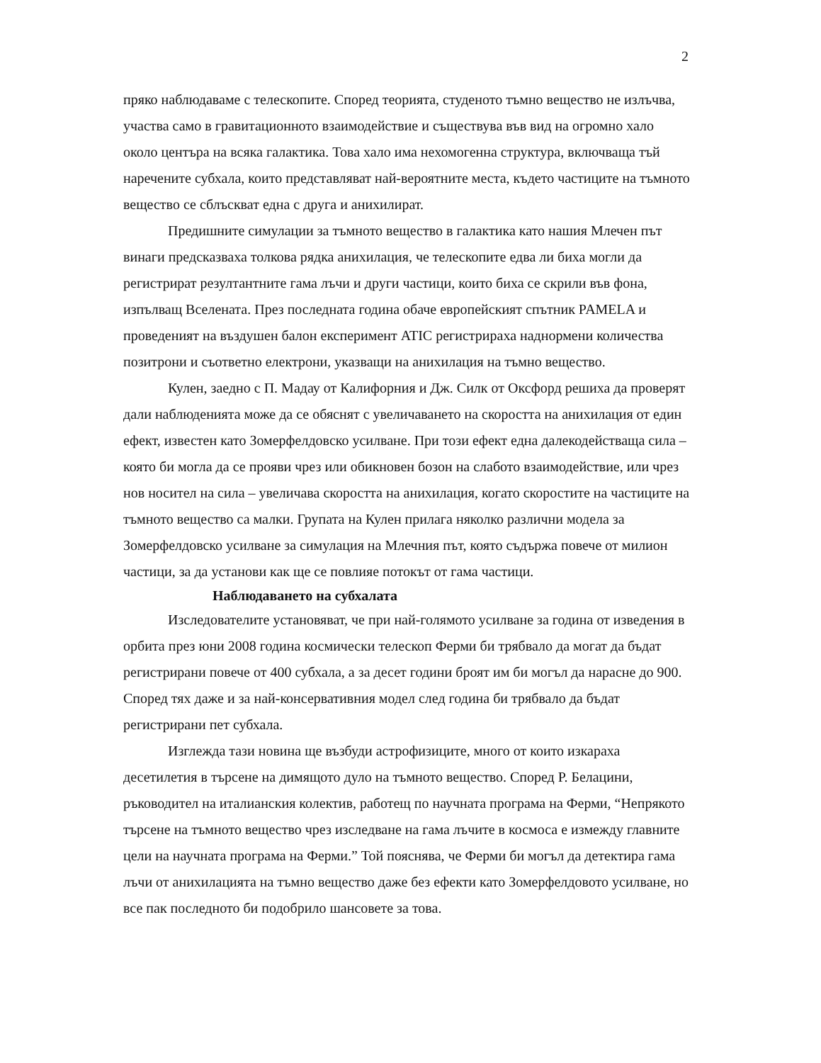2
пряко наблюдаваме с телескопите. Според теорията, студеното тъмно вещество не излъчва, участва само в гравитационното взаимодействие и съществува във вид на огромно хало около центъра на всяка галактика. Това хало има нехомогенна структура, включваща тъй наречените субхала, които представляват най-вероятните места, където частиците на тъмното вещество се сблъскват една с друга и анихилират.
Предишните симулации за тъмното вещество в галактика като нашия Млечен път винаги предсказваха толкова рядка анихилация, че телескопите едва ли биха могли да регистрират резултантните гама лъчи и други частици, които биха се скрили във фона, изпълващ Вселената. През последната година обаче европейският спътник PAMELA и проведеният на въздушен балон експеримент ATIC регистрираха наднормени количества позитрони и съответно електрони, указващи на анихилация на тъмно вещество.
Кулен, заедно с П. Мадау от Калифорния и Дж. Силк от Оксфорд решиха да проверят дали наблюденията може да се обяснят с увеличаването на скоростта на анихилация от един ефект, известен като Зомерфелдовско усилване. При този ефект една далекодействаща сила – която би могла да се прояви чрез или обикновен бозон на слабото взаимодействие, или чрез нов носител на сила – увеличава скоростта на анихилация, когато скоростите на частиците на тъмното вещество са малки. Групата на Кулен прилага няколко различни модела за Зомерфелдовско усилване за симулация на Млечния път, която съдържа повече от милион частици, за да установи как ще се повлияе потокът от гама частици.
Наблюдаването на субхалата
Изследователите установяват, че при най-голямото усилване за година от изведения в орбита през юни 2008 година космически телескоп Ферми би трябвало да могат да бъдат регистрирани повече от 400 субхала, а за десет години броят им би могъл да нарасне до 900. Според тях даже и за най-консервативния модел след година би трябвало да бъдат регистрирани пет субхала.
Изглежда тази новина ще възбуди астрофизиците, много от които изкараха десетилетия в търсене на димящото дуло на тъмното вещество. Според Р. Белацини, ръководител на италианския колектив, работещ по научната програма на Ферми, “Непрякото търсене на тъмното вещество чрез изследване на гама лъчите в космоса е измежду главните цели на научната програма на Ферми.” Той пояснява, че Ферми би могъл да детектира гама лъчи от анихилацията на тъмно вещество даже без ефекти като Зомерфелдовото усилване, но все пак последното би подобрило шансовете за това.